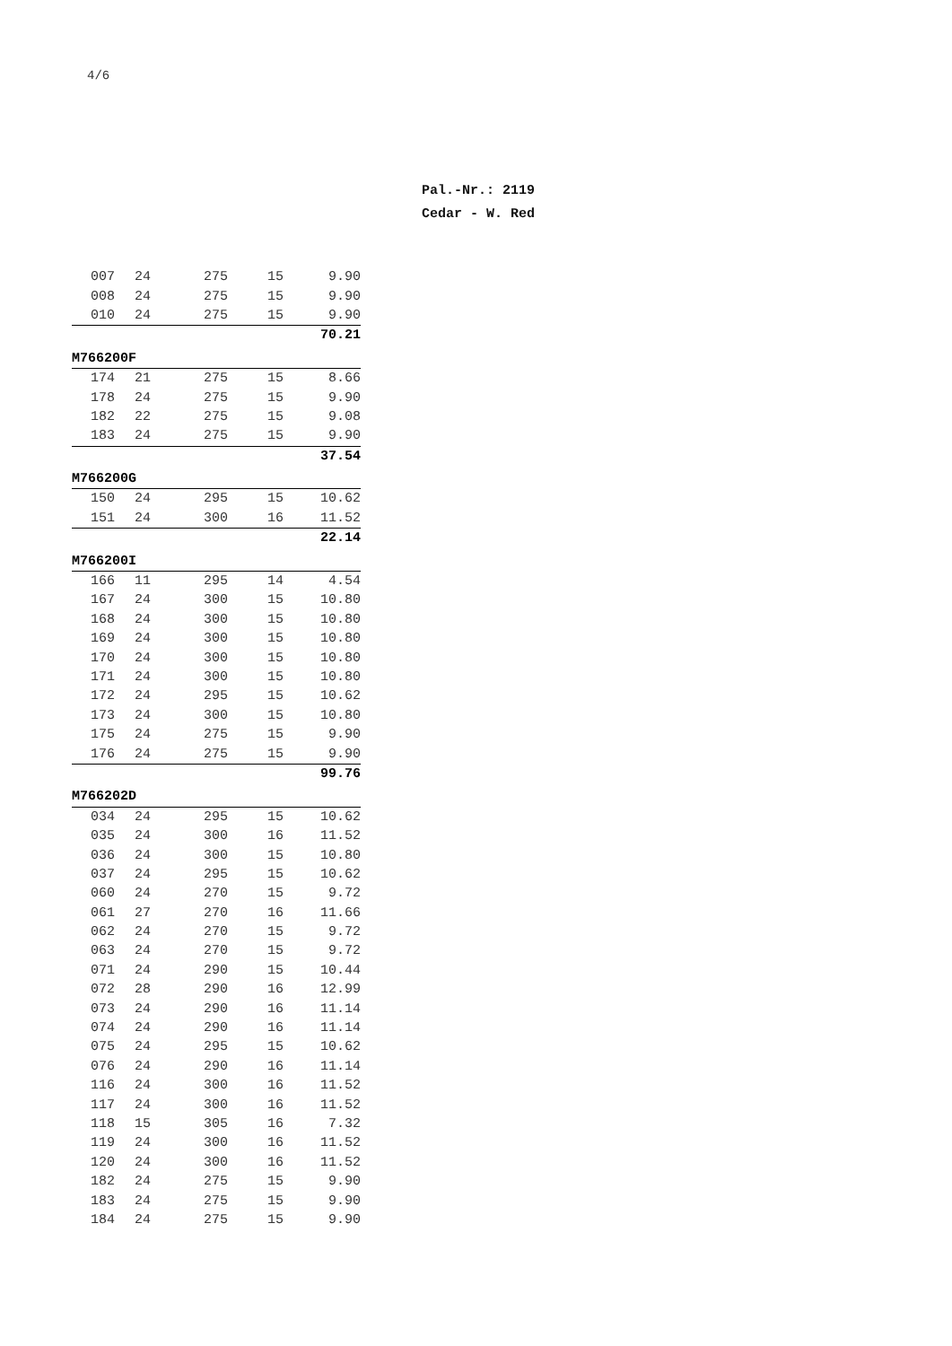4/6
Pal.-Nr.: 2119
Cedar - W. Red
| 007 | 24 | 275 | 15 | 9.90 |
| 008 | 24 | 275 | 15 | 9.90 |
| 010 | 24 | 275 | 15 | 9.90 |
| | | | | 70.21 |
| M766200F | | | | |
| 174 | 21 | 275 | 15 | 8.66 |
| 178 | 24 | 275 | 15 | 9.90 |
| 182 | 22 | 275 | 15 | 9.08 |
| 183 | 24 | 275 | 15 | 9.90 |
| | | | | 37.54 |
| M766200G | | | | |
| 150 | 24 | 295 | 15 | 10.62 |
| 151 | 24 | 300 | 16 | 11.52 |
| | | | | 22.14 |
| M766200I | | | | |
| 166 | 11 | 295 | 14 | 4.54 |
| 167 | 24 | 300 | 15 | 10.80 |
| 168 | 24 | 300 | 15 | 10.80 |
| 169 | 24 | 300 | 15 | 10.80 |
| 170 | 24 | 300 | 15 | 10.80 |
| 171 | 24 | 300 | 15 | 10.80 |
| 172 | 24 | 295 | 15 | 10.62 |
| 173 | 24 | 300 | 15 | 10.80 |
| 175 | 24 | 275 | 15 | 9.90 |
| 176 | 24 | 275 | 15 | 9.90 |
| | | | | 99.76 |
| M766202D | | | | |
| 034 | 24 | 295 | 15 | 10.62 |
| 035 | 24 | 300 | 16 | 11.52 |
| 036 | 24 | 300 | 15 | 10.80 |
| 037 | 24 | 295 | 15 | 10.62 |
| 060 | 24 | 270 | 15 | 9.72 |
| 061 | 27 | 270 | 16 | 11.66 |
| 062 | 24 | 270 | 15 | 9.72 |
| 063 | 24 | 270 | 15 | 9.72 |
| 071 | 24 | 290 | 15 | 10.44 |
| 072 | 28 | 290 | 16 | 12.99 |
| 073 | 24 | 290 | 16 | 11.14 |
| 074 | 24 | 290 | 16 | 11.14 |
| 075 | 24 | 295 | 15 | 10.62 |
| 076 | 24 | 290 | 16 | 11.14 |
| 116 | 24 | 300 | 16 | 11.52 |
| 117 | 24 | 300 | 16 | 11.52 |
| 118 | 15 | 305 | 16 | 7.32 |
| 119 | 24 | 300 | 16 | 11.52 |
| 120 | 24 | 300 | 16 | 11.52 |
| 182 | 24 | 275 | 15 | 9.90 |
| 183 | 24 | 275 | 15 | 9.90 |
| 184 | 24 | 275 | 15 | 9.90 |